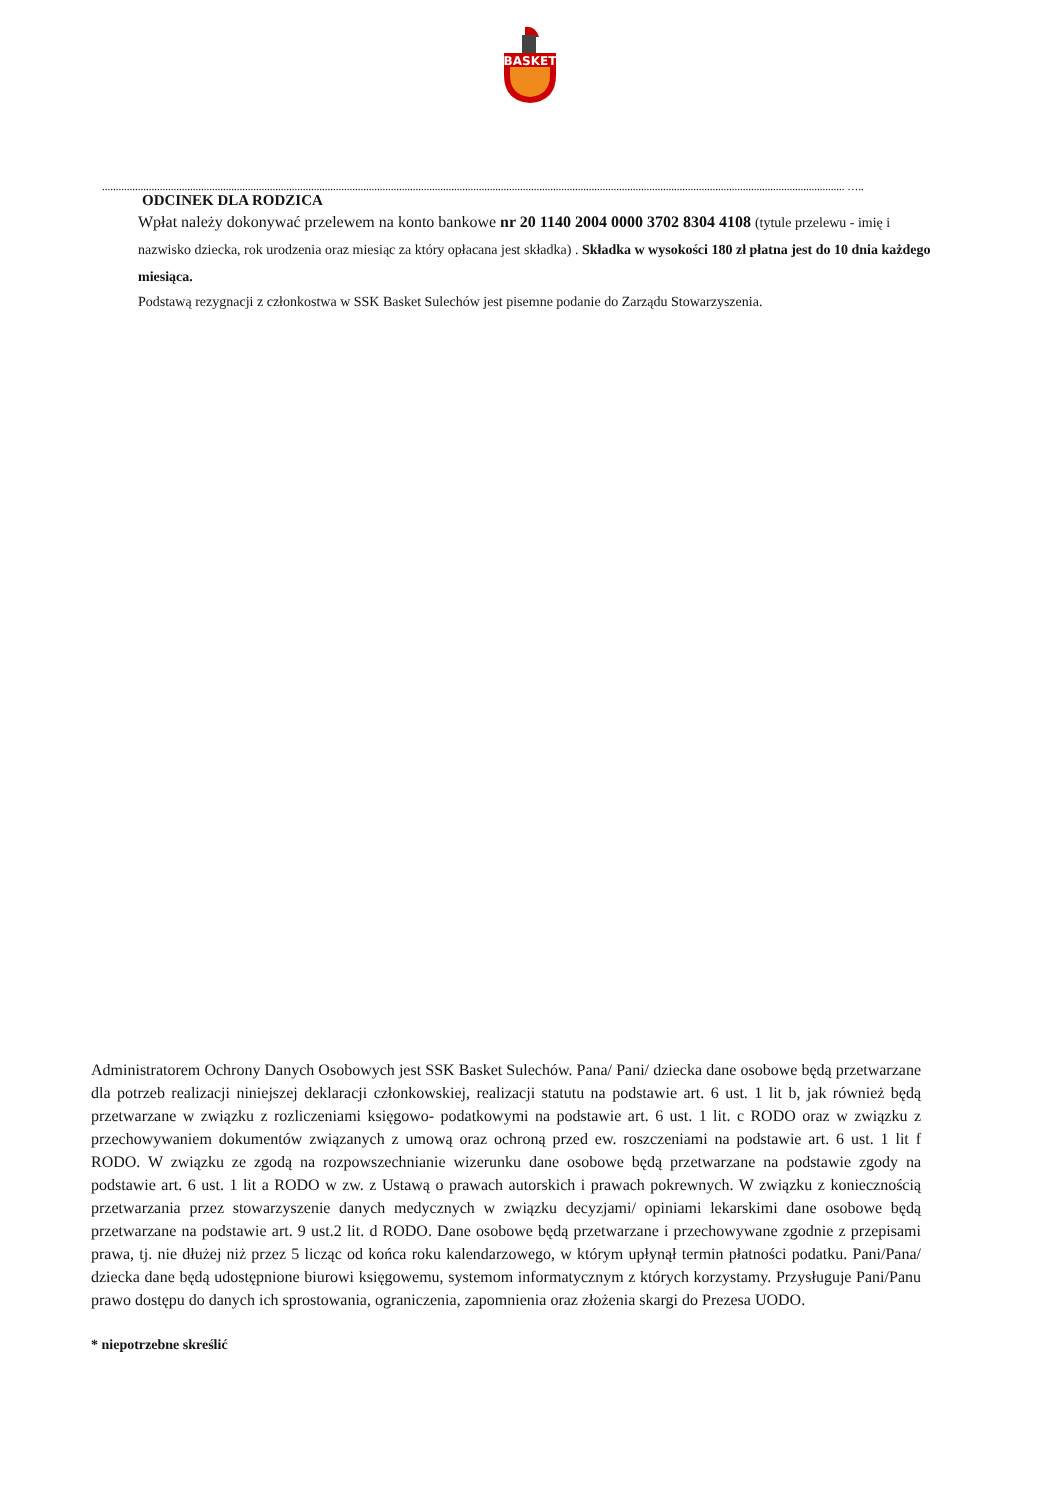BASKET
.............................................................................................................................................................................................................................................................................. …..
ODCINEK DLA RODZICA
Wpłat należy dokonywać przelewem na konto bankowe nr 20 1140 2004 0000 3702 8304 4108 (tytule przelewu - imię i nazwisko dziecka, rok urodzenia oraz miesiąc za który opłacana jest składka) . Składka w wysokości 180 zł płatna jest do 10 dnia każdego miesiąca.
Podstawą rezygnacji z członkostwa w SSK Basket Sulechów jest pisemne podanie do Zarządu Stowarzyszenia.
Administratorem Ochrony Danych Osobowych jest SSK Basket Sulechów. Pana/ Pani/ dziecka dane osobowe będą przetwarzane dla potrzeb realizacji niniejszej deklaracji członkowskiej, realizacji statutu na podstawie art. 6 ust. 1 lit b, jak również będą przetwarzane w związku z rozliczeniami księgowo- podatkowymi na podstawie art. 6 ust. 1 lit. c RODO oraz w związku z przechowywaniem dokumentów związanych z umową oraz ochroną przed ew. roszczeniami na podstawie art. 6 ust. 1 lit f RODO. W związku ze zgodą na rozpowszechnianie wizerunku dane osobowe będą przetwarzane na podstawie zgody na podstawie art. 6 ust. 1 lit a RODO w zw. z Ustawą o prawach autorskich i prawach pokrewnych. W związku z koniecznością przetwarzania przez stowarzyszenie danych medycznych w związku decyzjami/ opiniami lekarskimi dane osobowe będą przetwarzane na podstawie art. 9 ust.2 lit. d RODO. Dane osobowe będą przetwarzane i przechowywane zgodnie z przepisami prawa, tj. nie dłużej niż przez 5 licząc od końca roku kalendarzowego, w którym upłynął termin płatności podatku. Pani/Pana/ dziecka dane będą udostępnione biurowi księgowemu, systemom informatycznym z których korzystamy. Przysługuje Pani/Panu prawo dostępu do danych ich sprostowania, ograniczenia, zapomnienia oraz złożenia skargi do Prezesa UODO.
* niepotrzebne skreślić